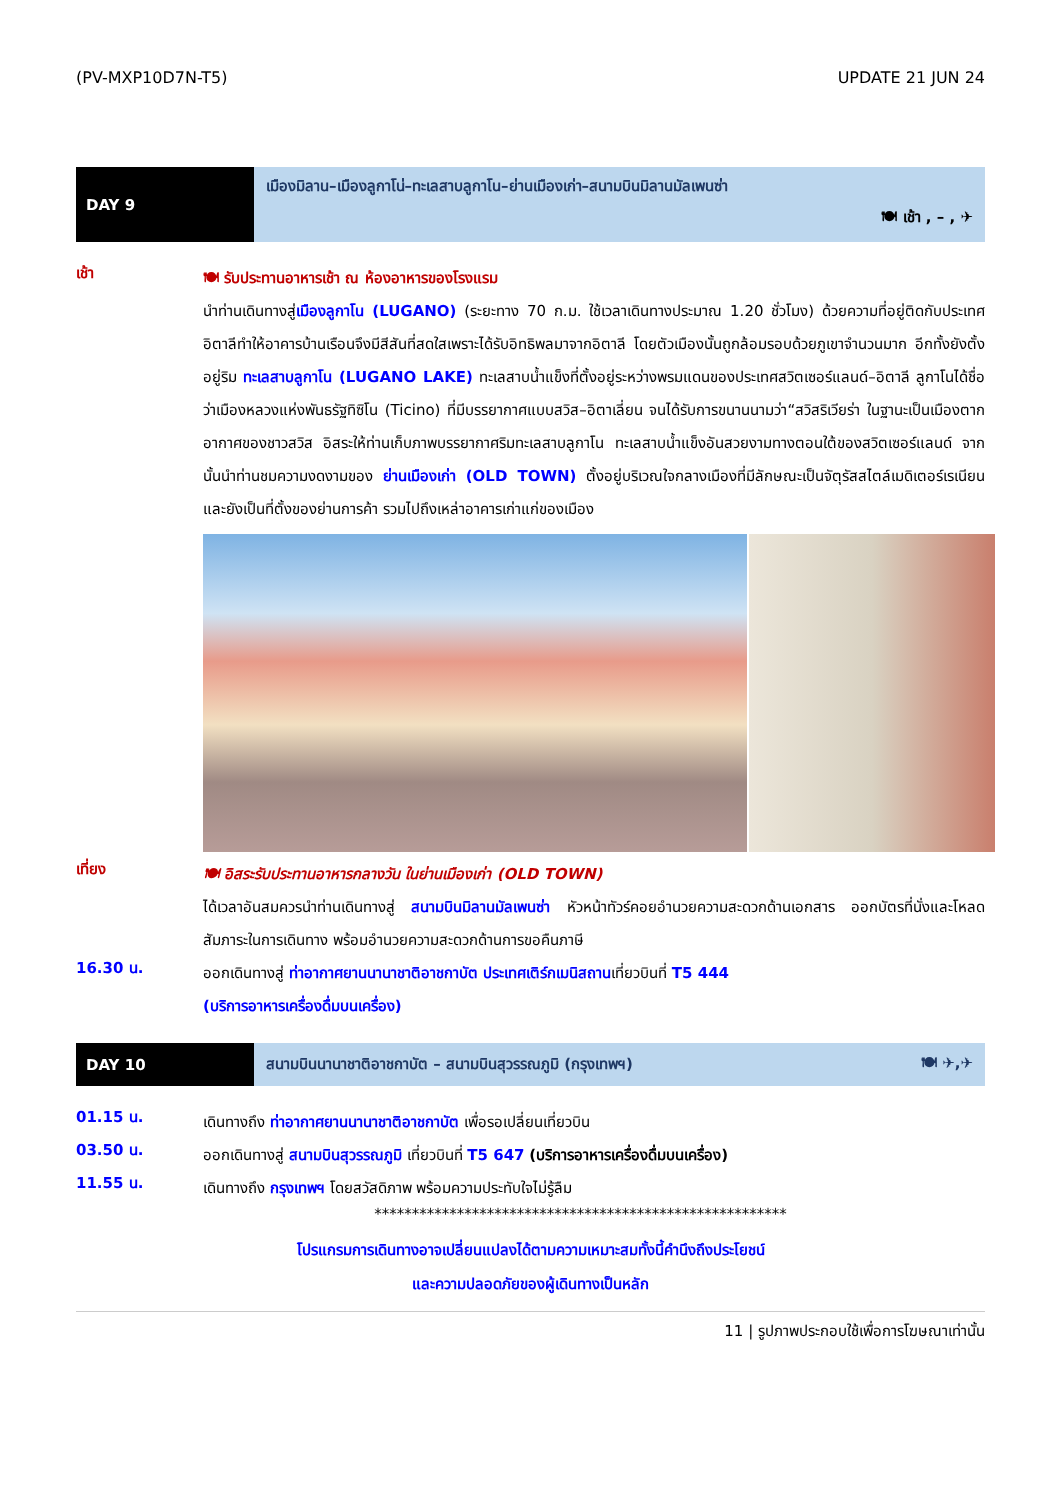(PV-MXP10D7N-T5) UPDATE 21 JUN 24
DAY 9
เมืองมิลาน–เมืองลูกาโน่–ทะเลสาบลูกาโน–ย่านเมืองเก่า–สนามบินมิลานมัลเพนซ่า
🍽 เช้า , – , ✈
เช้า
🍽 รับประทานอาหารเช้า ณ ห้องอาหารของโรงแรม
นำท่านเดินทางสู่เมืองลูกาโน (LUGANO) (ระยะทาง 70 ก.ม. ใช้เวลาเดินทางประมาณ 1.20 ชั่วโมง) ด้วยความที่อยู่ติดกับประเทศอิตาลีทำให้อาคารบ้านเรือนจึงมีสีสันที่สดใสเพราะได้รับอิทธิพลมาจากอิตาลี โดยตัวเมืองนั้นถูกล้อมรอบด้วยภูเขาจำนวนมาก อีกทั้งยังตั้งอยู่ริม ทะเลสาบลูกาโน (LUGANO LAKE) ทะเลสาบน้ำแข็งที่ตั้งอยู่ระหว่างพรมแดนของประเทศสวิตเซอร์แลนด์–อิตาลี ลูกาโนได้ชื่อว่าเมืองหลวงแห่งพันธรัฐทิซิโน (Ticino) ที่มีบรรยากาศแบบสวิส–อิตาเลี่ยน จนได้รับการขนานนามว่า“สวิสริเวียร่า ในฐานะเป็นเมืองตากอากาศของชาวสวิส อิสระให้ท่านเก็บภาพบรรยากาศริมทะเลสาบลูกาโน ทะเลสาบน้ำแข็งอันสวยงามทางตอนใต้ของสวิตเซอร์แลนด์ จากนั้นนำท่านชมความงดงามของ ย่านเมืองเก่า (OLD TOWN) ตั้งอยู่บริเวณใจกลางเมืองที่มีลักษณะเป็นจัตุรัสสไตล์เมดิเตอร์เรเนียนและยังเป็นที่ตั้งของย่านการค้า รวมไปถึงเหล่าอาคารเก่าแก่ของเมือง
เที่ยง
🍽 อิสระรับประทานอาหารกลางวัน ในย่านเมืองเก่า (OLD TOWN)
ได้เวลาอันสมควรนำท่านเดินทางสู่ สนามบินมิลานมัลเพนซ่า หัวหน้าทัวร์คอยอำนวยความสะดวกด้านเอกสาร ออกบัตรที่นั่งและโหลดสัมภาระในการเดินทาง พร้อมอำนวยความสะดวกด้านการขอคืนภาษี
16.30 น.
ออกเดินทางสู่ ท่าอากาศยานนานาชาติอาชกาบัต ประเทศเติร์กเมนิสถานเที่ยวบินที่ T5 444
(บริการอาหารเครื่องดื่มบนเครื่อง)
DAY 10
สนามบินนานาชาติอาชกาบัต – สนามบินสุวรรณภูมิ (กรุงเทพฯ) 🍽 ✈,✈
01.15 น.
เดินทางถึง ท่าอากาศยานนานาชาติอาชกาบัต เพื่อรอเปลี่ยนเที่ยวบิน
03.50 น.
ออกเดินทางสู่ สนามบินสุวรรณภูมิ เที่ยวบินที่ T5 647 (บริการอาหารเครื่องดื่มบนเครื่อง)
11.55 น.
เดินทางถึง กรุงเทพฯ โดยสวัสดิภาพ พร้อมความประทับใจไม่รู้ลืม
*******************************************************
โปรแกรมการเดินทางอาจเปลี่ยนแปลงได้ตามความเหมาะสมทั้งนี้คำนึงถึงประโยชน์
และความปลอดภัยของผู้เดินทางเป็นหลัก
11 | รูปภาพประกอบใช้เพื่อการโฆษณาเท่านั้น